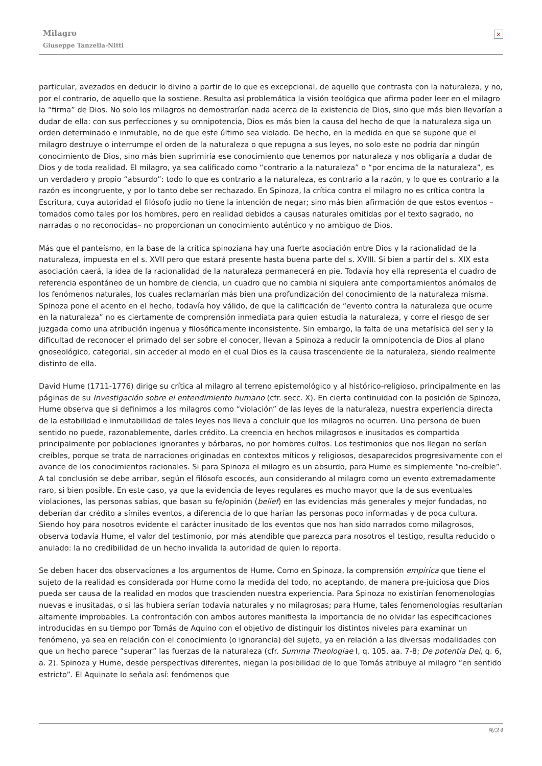Milagro
Giuseppe Tanzella-Nitti
×
particular, avezados en deducir lo divino a partir de lo que es excepcional, de aquello que contrasta con la naturaleza, y no, por el contrario, de aquello que la sostiene. Resulta así problemática la visión teológica que afirma poder leer en el milagro la “firma” de Dios. No solo los milagros no demostrarían nada acerca de la existencia de Dios, sino que más bien llevarían a dudar de ella: con sus perfecciones y su omnipotencia, Dios es más bien la causa del hecho de que la naturaleza siga un orden determinado e inmutable, no de que este último sea violado. De hecho, en la medida en que se supone que el milagro destruye o interrumpe el orden de la naturaleza o que repugna a sus leyes, no solo este no podría dar ningún conocimiento de Dios, sino más bien suprimiría ese conocimiento que tenemos por naturaleza y nos obligaría a dudar de Dios y de toda realidad. El milagro, ya sea calificado como “contrario a la naturaleza” o “por encima de la naturaleza”, es un verdadero y propio “absurdo”: todo lo que es contrario a la naturaleza, es contrario a la razón, y lo que es contrario a la razón es incongruente, y por lo tanto debe ser rechazado. En Spinoza, la crítica contra el milagro no es crítica contra la Escritura, cuya autoridad el filósofo judío no tiene la intención de negar; sino más bien afirmación de que estos eventos –tomados como tales por los hombres, pero en realidad debidos a causas naturales omitidas por el texto sagrado, no narradas o no reconocidas– no proporcionan un conocimiento auténtico y no ambiguo de Dios.
Más que el panteísmo, en la base de la crítica spinoziana hay una fuerte asociación entre Dios y la racionalidad de la naturaleza, impuesta en el s. XVII pero que estará presente hasta buena parte del s. XVIII. Si bien a partir del s. XIX esta asociación caerá, la idea de la racionalidad de la naturaleza permanecerá en pie. Todavía hoy ella representa el cuadro de referencia espontáneo de un hombre de ciencia, un cuadro que no cambia ni siquiera ante comportamientos anómalos de los fenómenos naturales, los cuales reclamarían más bien una profundización del conocimiento de la naturaleza misma. Spinoza pone el acento en el hecho, todavía hoy válido, de que la calificación de “evento contra la naturaleza que ocurre en la naturaleza” no es ciertamente de comprensión inmediata para quien estudia la naturaleza, y corre el riesgo de ser juzgada como una atribución ingenua y filosóficamente inconsistente. Sin embargo, la falta de una metafísica del ser y la dificultad de reconocer el primado del ser sobre el conocer, llevan a Spinoza a reducir la omnipotencia de Dios al plano gnoseológico, categorial, sin acceder al modo en el cual Dios es la causa trascendente de la naturaleza, siendo realmente distinto de ella.
David Hume (1711-1776) dirige su crítica al milagro al terreno epistemológico y al histórico-religioso, principalmente en las páginas de su Investigación sobre el entendimiento humano (cfr. secc. X). En cierta continuidad con la posición de Spinoza, Hume observa que si definimos a los milagros como “violación” de las leyes de la naturaleza, nuestra experiencia directa de la estabilidad e inmutabilidad de tales leyes nos lleva a concluir que los milagros no ocurren. Una persona de buen sentido no puede, razonablemente, darles crédito. La creencia en hechos milagrosos e inusitados es compartida principalmente por poblaciones ignorantes y bárbaras, no por hombres cultos. Los testimonios que nos llegan no serían creíbles, porque se trata de narraciones originadas en contextos míticos y religiosos, desaparecidos progresivamente con el avance de los conocimientos racionales. Si para Spinoza el milagro es un absurdo, para Hume es simplemente “no-creíble”. A tal conclusión se debe arribar, según el filósofo escocés, aun considerando al milagro como un evento extremadamente raro, si bien posible. En este caso, ya que la evidencia de leyes regulares es mucho mayor que la de sus eventuales violaciones, las personas sabias, que basan su fe/opinión (belief) en las evidencias más generales y mejor fundadas, no deberían dar crédito a símiles eventos, a diferencia de lo que harían las personas poco informadas y de poca cultura. Siendo hoy para nosotros evidente el carácter inusitado de los eventos que nos han sido narrados como milagrosos, observa todavía Hume, el valor del testimonio, por más atendible que parezca para nosotros el testigo, resulta reducido o anulado: la no credibilidad de un hecho invalida la autoridad de quien lo reporta.
Se deben hacer dos observaciones a los argumentos de Hume. Como en Spinoza, la comprensión empírica que tiene el sujeto de la realidad es considerada por Hume como la medida del todo, no aceptando, de manera pre-juiciosa que Dios pueda ser causa de la realidad en modos que trascienden nuestra experiencia. Para Spinoza no existirían fenomenologías nuevas e inusitadas, o si las hubiera serían todavía naturales y no milagrosas; para Hume, tales fenomenologías resultarían altamente improbables. La confrontación con ambos autores manifiesta la importancia de no olvidar las especificaciones introducidas en su tiempo por Tomás de Aquino con el objetivo de distinguir los distintos niveles para examinar un fenómeno, ya sea en relación con el conocimiento (o ignorancia) del sujeto, ya en relación a las diversas modalidades con que un hecho parece “superar” las fuerzas de la naturaleza (cfr. Summa Theologiae I, q. 105, aa. 7-8; De potentia Dei, q. 6, a. 2). Spinoza y Hume, desde perspectivas diferentes, niegan la posibilidad de lo que Tomás atribuye al milagro “en sentido estricto”. El Aquinate lo señala así: fenómenos que
9/24